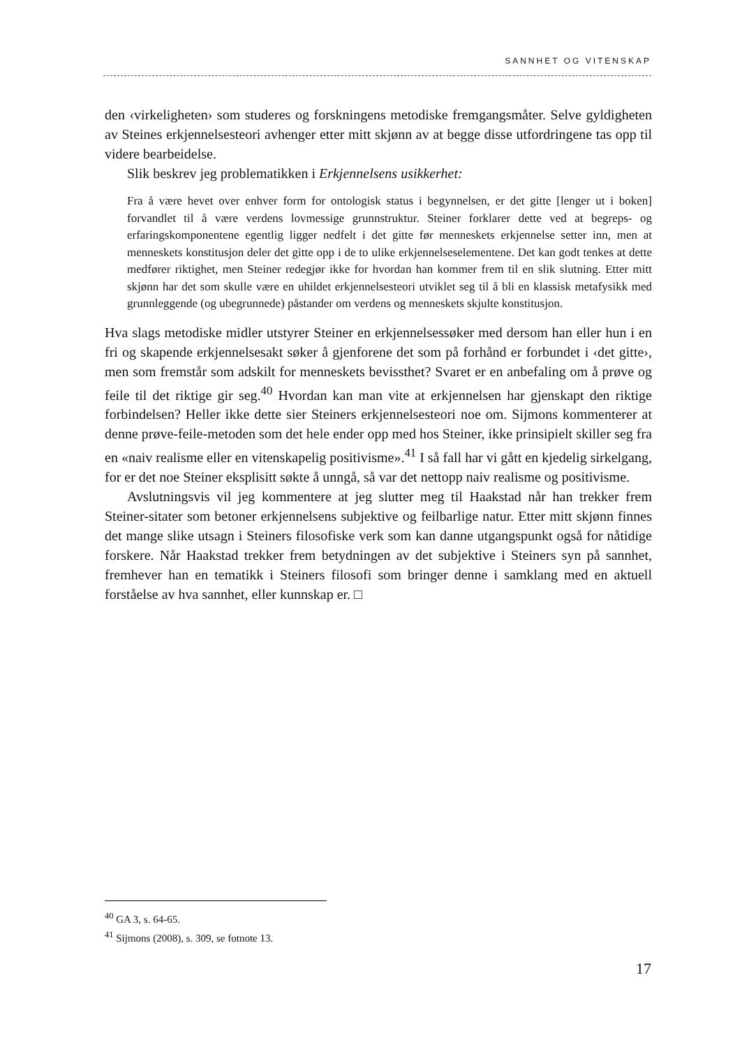SANNHET OG VITENSKAP
den ‹virkeligheten› som studeres og forskningens metodiske fremgangsmåter. Selve gyldigheten av Steines erkjennelsesteori avhenger etter mitt skjønn av at begge disse utfordringene tas opp til videre bearbeidelse.
Slik beskrev jeg problematikken i Erkjennelsens usikkerhet:
Fra å være hevet over enhver form for ontologisk status i begynnelsen, er det gitte [lenger ut i boken] forvandlet til å være verdens lovmessige grunnstruktur. Steiner forklarer dette ved at begreps- og erfaringskomponentene egentlig ligger nedfelt i det gitte før menneskets erkjennelse setter inn, men at menneskets konstitusjon deler det gitte opp i de to ulike erkjennelseselementene. Det kan godt tenkes at dette medfører riktighet, men Steiner redegjør ikke for hvordan han kommer frem til en slik slutning. Etter mitt skjønn har det som skulle være en uhildet erkjennelsesteori utviklet seg til å bli en klassisk metafysikk med grunnleggende (og ubegrunnede) påstander om verdens og menneskets skjulte konstitusjon.
Hva slags metodiske midler utstyrer Steiner en erkjennelsessøker med dersom han eller hun i en fri og skapende erkjennelsesakt søker å gjenforene det som på forhånd er forbundet i ‹det gitte›, men som fremstår som adskilt for menneskets bevissthet? Svaret er en anbefaling om å prøve og feile til det riktige gir seg.<sup>40</sup> Hvordan kan man vite at erkjennelsen har gjenskapt den riktige forbindelsen? Heller ikke dette sier Steiners erkjennelsesteori noe om. Sijmons kommenterer at denne prøve-feile-metoden som det hele ender opp med hos Steiner, ikke prinsipielt skiller seg fra en «naiv realisme eller en vitenskapelig positivisme».<sup>41</sup> I så fall har vi gått en kjedelig sirkelgang, for er det noe Steiner eksplisitt søkte å unngå, så var det nettopp naiv realisme og positivisme.
Avslutningsvis vil jeg kommentere at jeg slutter meg til Haakstad når han trekker frem Steiner-sitater som betoner erkjennelsens subjektive og feilbarlige natur. Etter mitt skjønn finnes det mange slike utsagn i Steiners filosofiske verk som kan danne utgangspunkt også for nåtidige forskere. Når Haakstad trekker frem betydningen av det subjektive i Steiners syn på sannhet, fremhever han en tematikk i Steiners filosofi som bringer denne i samklang med en aktuell forståelse av hva sannhet, eller kunnskap er. □
<sup>40</sup> GA 3, s. 64-65.
<sup>41</sup> Sijmons (2008), s. 309, se fotnote 13.
17